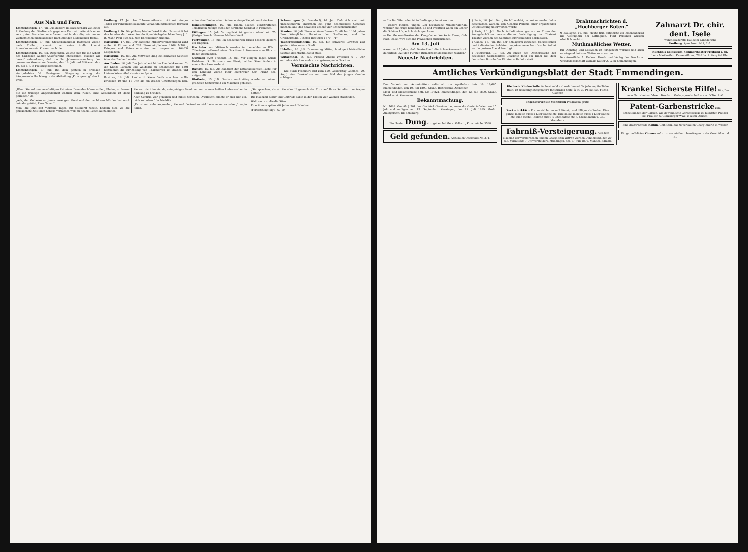Aus Nah und Fern.
Emmendingen, 17. Juli. Das gestern im Karcherpark von einer Abtheilung der Stadtmusik gegebene Konzert hatte sich eines sehr guten Besuches zu erfreuen und fanden die, wie immer vortrefflichen musikalischen Darbietungen allgemeinen Beifall.
Emmendingen, 17. Juli. Steuerkommissär Hoffmann wurde nach Freiburg versetzt, an seine Stelle kommt Steuerkommissär Kramer nach hier.
Emmendingen, 16. Juli. Diejenigen, welche sich für die Arbeit des badischen Gustav-Adolf-Vereins interessiren, machen wir darauf aufmerksam, daß die 54. Jahresversammlung des genannten Vereins am Dienstag den 18. Juli und Mittwoch den 19. Juli d. J. in Freiburg stattfindet.
Emmendingen, 17. Juli. Bei dem gestern in Breisach stattgehabten VI. Breisgauer Sängertag errang die Sängerrunde Hochberg in der Abtheilung „Kunstgesang" den 2. Preis.
Freiburg, 17. Juli. Im Colosseumtheater tritt seit einigen Tagen der rühmlichst bekannte Verwandlungskünstler Bernardi auf.
Freiburg i. Br. Die philosophische Fakultät der Universität hat den Inhaber der bekannten dortigen Verlagsbuchhandlung J. C. B. Mohr, Paul Siebeck, zum Ehrendoktor ernannt.
Karlsruhe, 17. Juli. Der badische Militärvereinsverband zählt außer 6 Ehren- und 202 Einzelmitgliedern 1268 Militär-, Krieger- und Veteranenvereine mit insgesammt 104639 Mitgliedern.
Karlsruhe, 16. Juli. Am Mittwoch ging ein schweres Gewitter über das Bauland nieder.
Aus Baden, 16. Juli. Der Jahresbericht der Handelskammer für die Kreise Lörrach und Waldshut zu Schopfheim für 1898 bezeichnet die Errichtung von Thalsperren im großen und kleinen Wiesenthal als eine Aufgabe.
Bretten, 16. Juli. Landwirth Xaver Veith von hier wollte zwischen 10 und 11 Uhr, als ein großer Gewitterregen kam, unter dem Dache seiner Scheune einige Ziegeln nachstecken.
Donaueschingen, 16. Juli. Einem soeben eingetroffenen Telegramm zufolge steht der fürstliche Sendhof in Flammen.
Ettlingen, 15. Juli. Verunglückt ist gestern Abend ein 75-jähriger Knecht Namens Mathels Weiß.
Furtwangen, 16. Juli. Im benachbarten Urach passirte gestern ein Unglück.
Hartheim. Am Mittwoch wurden im benachbarten Württ. Thieringen während eines Gewitters 2 Personen vom Blitz zu Boden geschlagen.
Nußbach (Amt Triberg), 16. Juli. Vor einigen Tagen wurde Holzhauer S. Hinzmann von Kinzigthal bei Streithändeln in einem Gasthaus verletzt.
Rastatt, 15. Juli. Als Kandidat der nationalliberalen Partei für den Landtag wurde Herr Bierbrauer Karl Franz sen. aufgestellt.
Rintheim, 15. Juli. Gestern nachmittag wurde von einem größeren Spitzerhund ein Mädchen gebissen.
Schwaningen (A. Bonndorf), 16. Juli. Daß sich auch mit unscheinbaren Thierchen ein ganz bedeutendes Geschäft machen läßt, das beweisen unsere vier Schneckenzüchter.
Staufen, 16. Juli. Einen schönen Beweis fürstlicher Huld gaben Ihre Königlichen Hoheiten der Großherzog und die Großherzogin. „Stefan Riesterer 1870—71".
Tauberbischofsheim, 16. Juli. Ein schweres Gewitter zog gestern über unsere Stadt.
Urloffen, 16. Juli. Donnerstag Mittag fand gerichtsärztliche Sektion des Martin König statt.
Wutachthal, 16. Juli. Freitag Abend zwischen 6—9 Uhr entluden sich hier mehrere angsterregende Gewitter.
Vermischte Nachrichten.
— Die Stadt Frankfurt läßt zum 150. Geburtstag Goethes (29. Aug.) eine Denkmünze mit dem Bild des jungen Goethe schlagen.
„Wenn Sie auf den vernünftigen Rat eines Freundes hören wollen, Elmina, so lassen Sie die traurige Angelegenheit endlich ganz ruhen. Ihre Gesundheit ist ganz gerieben." 26
„Ach, der Gedanke an jenen unseligen Mord und den ruchlosen Mörder hat mich beinahe getötet, Herr Xaver."
Mila, die jetzt seit vierzehn Tagen auf Stillhorst weilte, begann hier, wo die glücklichste Zeit ihres Lebens verflossen war, zu neuem Leben aufzublühen.
Sie war nicht im stande, sein jetziges Benehmen mit seinem heißen Liebeswerben in Einklang zu bringen.
Aber Gertrud war glücklich und Julius zufrieden. „Vielleicht bildete er sich nur ein, mich zu lieben," dachte Mila.
„Es ist mir sehr angenehm, Sie und Gertrud so viel beisammen zu sehen," sagte Julius.
„Sie sprechen, als ob Sie alles Ungemach der Erde auf Ihren Schultern zu tragen hätten."
Die Hochzeit Julius' und Gertruds sollte in der That in vier Wochen stattfinden.
Wallram runzelte die Stirn.
Eine Stunde später ritt Julius nach Erlenhain.
(Fortsetzung folgt.) 67,19
— Ein Barfüßerorden ist in Berlin gegründet worden.
— Unsere Herren Jungen. Der preußische Ministerialerlaß, welcher die Frage behandelt, ob und eventuell wann ein Lehrer die Schüler körperlich züchtigen kann.
— Der Generaldirektor der Krupp'schen Werke in Essen, Geh. Rath Jenke, wird sich ins Privatleben zurückziehen.
Am 13. Juli
waren es 25 Jahre, daß Deutschland die Schreckensnachricht durchflog: „Auf den Fürsten Bismarck ist geschossen worden."
Neueste Nachrichten.
§ Paris, 16. Juli. Der „Siècle" meldet, es sei nunmehr dahin beschlossen worden, daß General Pellieux einer ergänzenden Untersuchung unterworfen werde.
§ Paris, 16. Juli. Nach Schluß einer gestern zu Ehren der Senegalschützen veranstalteten Besichtigung im Chatelet Theater wurden den Schützen Erfrischungen dargeboten.
§ Canea, 16. Juli. Bei der Schlägerei zwischen französischen und italienischen Soldaten umgekommene französische Soldat wurde gestern Abend beerdigt.
§ Petersburg, 17. Juli. Zu Ehren des Offizierskorps des deutschen Schulschiffes Charlotte fand ein Diner bei dem deutschen Botschafter Fürsten v. Radolin statt.
Drahtnachrichten d. „Hochberger Boten."
§§ Boulogne, 16. Juli. Heute früh entgleiste ein Eisenbahnzug mit Ausflüglern bei Lottinghen. Fünf Personen wurden erheblich verletzt.
Muthmaßliches Wetter.
Für Dienstag und Mittwoch ist fortgesetzt warmes und auch vorwiegend heiteres Wetter zu erwarten.
Verantwortlich: A. Enders. Druck und Verlag der Druck- u. Verlagsgesellschaft vormals Dölter A.-G. in Emmendingen.
Zahnarzt Dr. chir. dent. Isele
wohnt Kaiserstr. 153 beim Landgericht
Freiburg. Sprechzeit 9-12, 2-5.
Küchlin's Colosseum-Sommertheater Freiburg i. Br. beim Martinsthor. Kassenöffnung 7½ Uhr. Anfang 8½ Uhr.
Amtliches Verkündigungsblatt der Stadt Emmendingen.
Den Verkehr mit Arzneimitteln außerhalb der Apotheken betr. Nr. 19,685. Emmendingen, den 10. Juli 1899. Großh. Bezirksamt. Zerrenner.
Maul- und Klauenseuche betr. Nr. 19,821. Emmendingen, den 12. Juli 1899. Großh. Bezirksamt. Zerrenner.
Bekanntmachung.
Nr. 7689. Gemäß § 201 des Ger.-Verf.-Gesetzes beginnen die Gerichtsferien am 15. Juli und endigen am 15. September. Kenzingen, den 11. Juli 1899. Großh. Amtsgericht. Dr. Schuberg.
Ein Haufen Dung abzugeben bei Gebr. Vollrath, Kunstmühle. 3598
Geld gefunden. Abzuholen Oberstadt Nr. 371.
Die beste Kinder-Seife, äußerst mild und wohlthuend für jede empfindliche Haut, ist unbedingt Bergmann's Buttermilch-Seife. à St. 30 Pf. bei Jos. Fuchs, Coiffeur.
Ingenieurschule Mannheim Programm gratis
Zuckerin ✱✱✱ in Portionstabletten zu 2 Pfennig, viel billiger als Zucker. Eine ganze Tablette süsst 2 Liter Kaffee etc. Eine halbe Tablette süsst 1 Liter Kaffee etc. Eine viertel Tablette süsst ½ Liter Kaffee etc. J. Eschellmann u. Co., Mannheim.
Fahrniß-Versteigerung. Aus dem Nachlaß der verstorbenen Johann Georg Blum Wittwe werden Donnerstag, den 20. Juli, Vormittags 7 Uhr versteigert. Mundingen, den 17. Juli 1899. Mößner, Bgmstr.
Kranke! Sicherste Hilfe! Bilz, Das neue Naturheilverfahren. Druck- u. Verlagsgesellschaft vorm. Dölter A.-G.
Patent-Garbenstricke zum Schnellbinden der Garben, wie gewöhnliche Garbenstricke zu billigsten Preisen bei Frau Isr. S. Günzburger Wwe. z. alten Ochsen.
Eine großträchtige Kalbin, Gelbfleck, hat zu verkaufen Georg Eberle in Wasser.
Ein gut möblirtes Zimmer sofort zu vermiethen. In erfragen in der Geschäftsst. d. Bl.